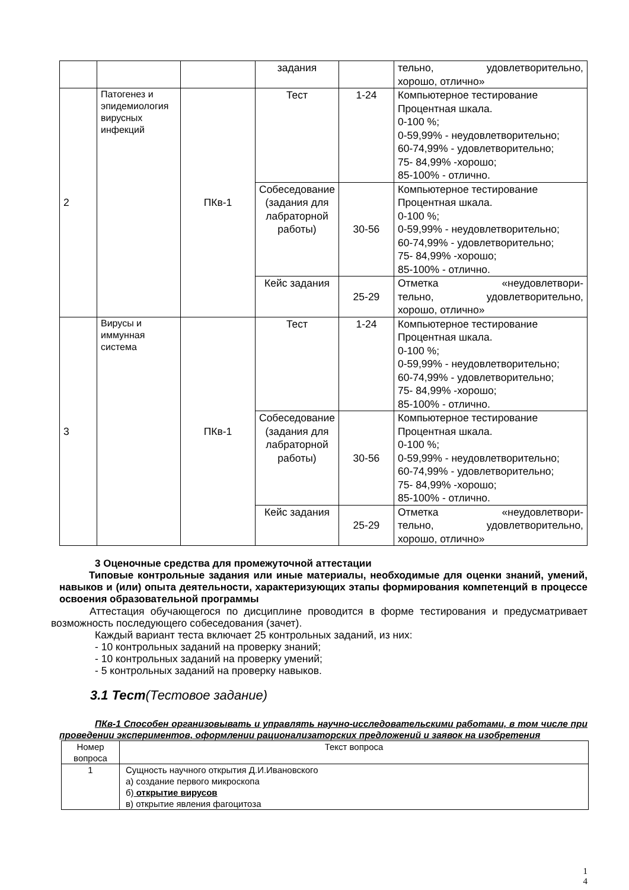| | | | задания | | тельно, удовлетворительно, хорошо, отлично» |
| 2 | Патогенез и эпидемиология вирусных инфекций | ПКв-1 | Тест | 1-24 | Компьютерное тестирование Процентная шкала. 0-100 %; 0-59,99% - неудовлетворительно; 60-74,99% - удовлетворительно; 75- 84,99% -хорошо; 85-100% - отлично. |
| | | | Собеседование (задания для лабраторной работы) | 30-56 | Компьютерное тестирование Процентная шкала. 0-100 %; 0-59,99% - неудовлетворительно; 60-74,99% - удовлетворительно; 75- 84,99% -хорошо; 85-100% - отлично. |
| | | | Кейс задания | 25-29 | Отметка «неудовлетвори- тельно, удовлетворительно, хорошо, отлично» |
| 3 | Вирусы и иммунная система | ПКв-1 | Тест | 1-24 | Компьютерное тестирование Процентная шкала. 0-100 %; 0-59,99% - неудовлетворительно; 60-74,99% - удовлетворительно; 75- 84,99% -хорошо; 85-100% - отлично. |
| | | | Собеседование (задания для лабраторной работы) | 30-56 | Компьютерное тестирование Процентная шкала. 0-100 %; 0-59,99% - неудовлетворительно; 60-74,99% - удовлетворительно; 75- 84,99% -хорошо; 85-100% - отлично. |
| | | | Кейс задания | 25-29 | Отметка «неудовлетвори- тельно, удовлетворительно, хорошо, отлично» |
3 Оценочные средства для промежуточной аттестации
Типовые контрольные задания или иные материалы, необходимые для оценки знаний, умений, навыков и (или) опыта деятельности, характеризующих этапы формирования компетенций в процессе освоения образовательной программы
Аттестация обучающегося по дисциплине проводится в форме тестирования и предусматривает возможность последующего собеседования (зачет).
Каждый вариант теста включает 25 контрольных заданий, из них:
- 10 контрольных заданий на проверку знаний;
- 10 контрольных заданий на проверку умений;
- 5 контрольных заданий на проверку навыков.
3.1 Тест(Тестовое задание)
ПКв-1 Способен организовывать и управлять научно-исследовательскими работами, в том числе при проведении экспериментов, оформлении рационализаторских предложений и заявок на изобретения
| Номер вопроса | Текст вопроса |
| --- | --- |
| 1 | Сущность научного открытия Д.И.Ивановского а) создание первого микроскопа б) открытие вирусов в) открытие явления фагоцитоза |
1
4